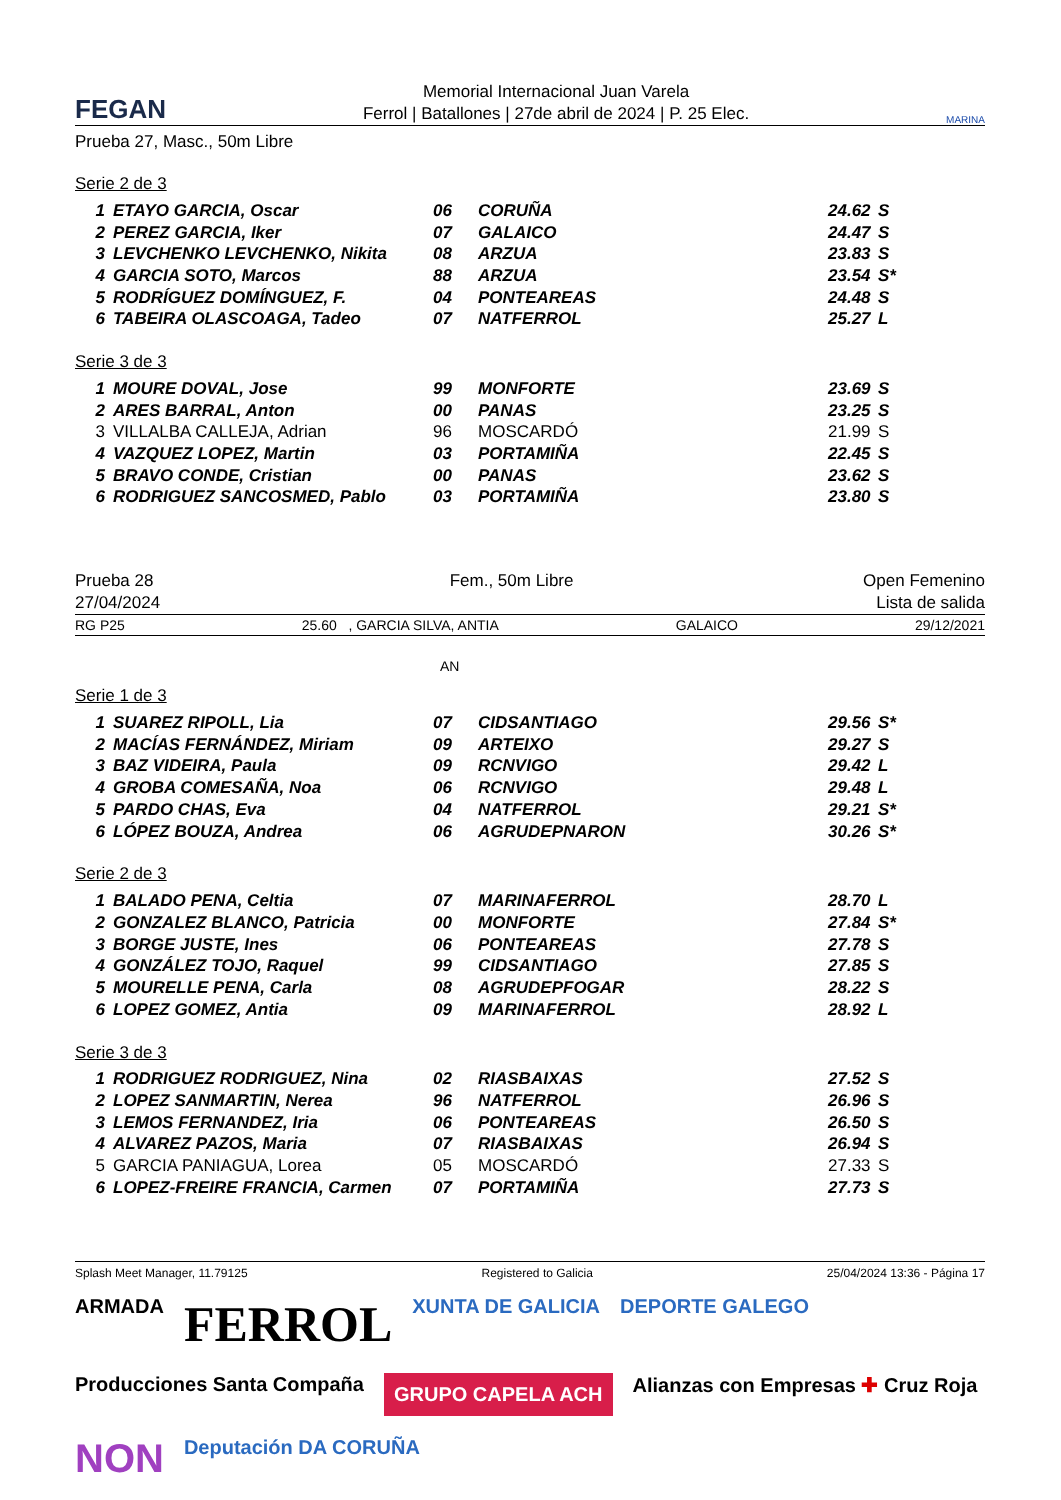FEGAN
Memorial Internacional Juan Varela
Ferrol | Batallones | 27de abril de 2024 | P. 25 Elec.
MARINA
Prueba 27, Masc., 50m Libre
Serie 2 de 3
| 1 | ETAYO GARCIA, Oscar | 06 | CORUÑA | 24.62 | S |
| 2 | PEREZ GARCIA, Iker | 07 | GALAICO | 24.47 | S |
| 3 | LEVCHENKO LEVCHENKO, Nikita | 08 | ARZUA | 23.83 | S |
| 4 | GARCIA SOTO, Marcos | 88 | ARZUA | 23.54 | S* |
| 5 | RODRÍGUEZ DOMÍNGUEZ, F. | 04 | PONTEAREAS | 24.48 | S |
| 6 | TABEIRA OLASCOAGA, Tadeo | 07 | NATFERROL | 25.27 | L |
Serie 3 de 3
| 1 | MOURE DOVAL, Jose | 99 | MONFORTE | 23.69 | S |
| 2 | ARES BARRAL, Anton | 00 | PANAS | 23.25 | S |
| 3 | VILLALBA CALLEJA, Adrian | 96 | MOSCARDÓ | 21.99 | S |
| 4 | VAZQUEZ LOPEZ, Martin | 03 | PORTAMIÑA | 22.45 | S |
| 5 | BRAVO CONDE, Cristian | 00 | PANAS | 23.62 | S |
| 6 | RODRIGUEZ SANCOSMED, Pablo | 03 | PORTAMIÑA | 23.80 | S |
Prueba 28
27/04/2024 Fem., 50m Libre Open Femenino
Lista de salida
RG P25 25.60 , GARCIA SILVA, ANTIA GALAICO 29/12/2021
AN
Serie 1 de 3
| 1 | SUAREZ RIPOLL, Lia | 07 | CIDSANTIAGO | 29.56 | S* |
| 2 | MACÍAS FERNÁNDEZ, Miriam | 09 | ARTEIXO | 29.27 | S |
| 3 | BAZ VIDEIRA, Paula | 09 | RCNVIGO | 29.42 | L |
| 4 | GROBA COMESAÑA, Noa | 06 | RCNVIGO | 29.48 | L |
| 5 | PARDO CHAS, Eva | 04 | NATFERROL | 29.21 | S* |
| 6 | LÓPEZ BOUZA, Andrea | 06 | AGRUDEPNARON | 30.26 | S* |
Serie 2 de 3
| 1 | BALADO PENA, Celtia | 07 | MARINAFERROL | 28.70 | L |
| 2 | GONZALEZ BLANCO, Patricia | 00 | MONFORTE | 27.84 | S* |
| 3 | BORGE JUSTE, Ines | 06 | PONTEAREAS | 27.78 | S |
| 4 | GONZÁLEZ TOJO, Raquel | 99 | CIDSANTIAGO | 27.85 | S |
| 5 | MOURELLE PENA, Carla | 08 | AGRUDEPFOGAR | 28.22 | S |
| 6 | LOPEZ GOMEZ, Antia | 09 | MARINAFERROL | 28.92 | L |
Serie 3 de 3
| 1 | RODRIGUEZ RODRIGUEZ, Nina | 02 | RIASBAIXAS | 27.52 | S |
| 2 | LOPEZ SANMARTIN, Nerea | 96 | NATFERROL | 26.96 | S |
| 3 | LEMOS FERNANDEZ, Iria | 06 | PONTEAREAS | 26.50 | S |
| 4 | ALVAREZ PAZOS, Maria | 07 | RIASBAIXAS | 26.94 | S |
| 5 | GARCIA PANIAGUA, Lorea | 05 | MOSCARDÓ | 27.33 | S |
| 6 | LOPEZ-FREIRE FRANCIA, Carmen | 07 | PORTAMIÑA | 27.73 | S |
Splash Meet Manager, 11.79125 Registered to Galicia 25/04/2024 13:36 - Página 17
ARMADA FERROL XUNTA DE GALICIA DEPORTE GALEGO Producciones Santa Compaña GRUPO CAPELA ACH Alianzas con Empresas ✚ Cruz Roja NON Deputación DA CORUÑA